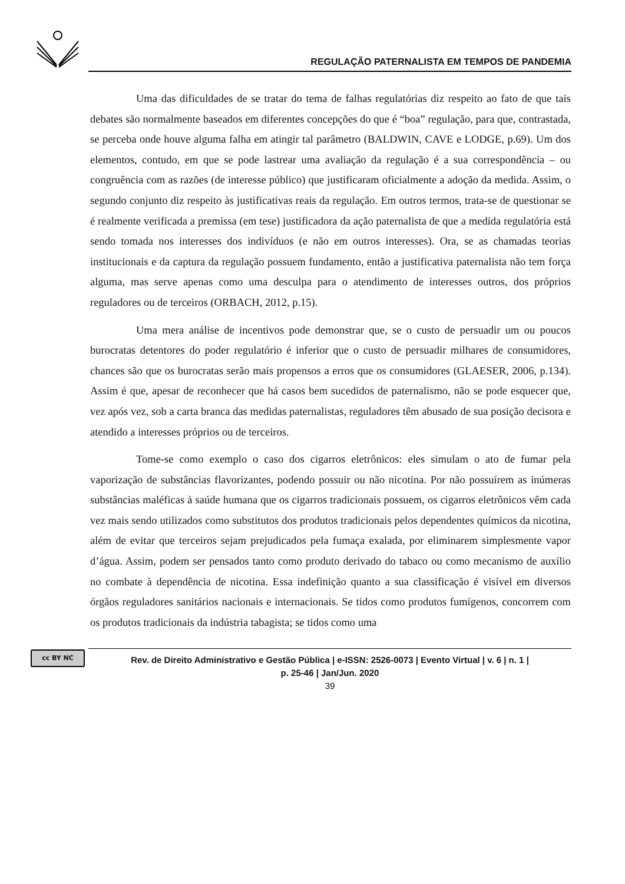REGULAÇÃO PATERNALISTA EM TEMPOS DE PANDEMIA
Uma das dificuldades de se tratar do tema de falhas regulatórias diz respeito ao fato de que tais debates são normalmente baseados em diferentes concepções do que é “boa” regulação, para que, contrastada, se perceba onde houve alguma falha em atingir tal parâmetro (BALDWIN, CAVE e LODGE, p.69). Um dos elementos, contudo, em que se pode lastrear uma avaliação da regulação é a sua correspondência – ou congruência com as razões (de interesse público) que justificaram oficialmente a adoção da medida. Assim, o segundo conjunto diz respeito às justificativas reais da regulação. Em outros termos, trata-se de questionar se é realmente verificada a premissa (em tese) justificadora da ação paternalista de que a medida regulatória está sendo tomada nos interesses dos indivíduos (e não em outros interesses). Ora, se as chamadas teorias institucionais e da captura da regulação possuem fundamento, então a justificativa paternalista não tem força alguma, mas serve apenas como uma desculpa para o atendimento de interesses outros, dos próprios reguladores ou de terceiros (ORBACH, 2012, p.15).
Uma mera análise de incentivos pode demonstrar que, se o custo de persuadir um ou poucos burocratas detentores do poder regulatório é inferior que o custo de persuadir milhares de consumidores, chances são que os burocratas serão mais propensos a erros que os consumidores (GLAESER, 2006, p.134). Assim é que, apesar de reconhecer que há casos bem sucedidos de paternalismo, não se pode esquecer que, vez após vez, sob a carta branca das medidas paternalistas, reguladores têm abusado de sua posição decisora e atendido a interesses próprios ou de terceiros.
Tome-se como exemplo o caso dos cigarros eletrônicos: eles simulam o ato de fumar pela vaporização de substâncias flavorizantes, podendo possuir ou não nicotina. Por não possuírem as inúmeras substâncias maléficas à saúde humana que os cigarros tradicionais possuem, os cigarros eletrônicos vêm cada vez mais sendo utilizados como substitutos dos produtos tradicionais pelos dependentes químicos da nicotina, além de evitar que terceiros sejam prejudicados pela fumaça exalada, por eliminarem simplesmente vapor d’água. Assim, podem ser pensados tanto como produto derivado do tabaco ou como mecanismo de auxílio no combate à dependência de nicotina. Essa indefinição quanto a sua classificação é visível em diversos órgãos reguladores sanitários nacionais e internacionais. Se tidos como produtos fumígenos, concorrem com os produtos tradicionais da indústria tabagista; se tidos como uma
cc BY NC
Rev. de Direito Administrativo e Gestão Pública | e-ISSN: 2526-0073 | Evento Virtual | v. 6 | n. 1 |
p. 25-46 | Jan/Jun. 2020
39